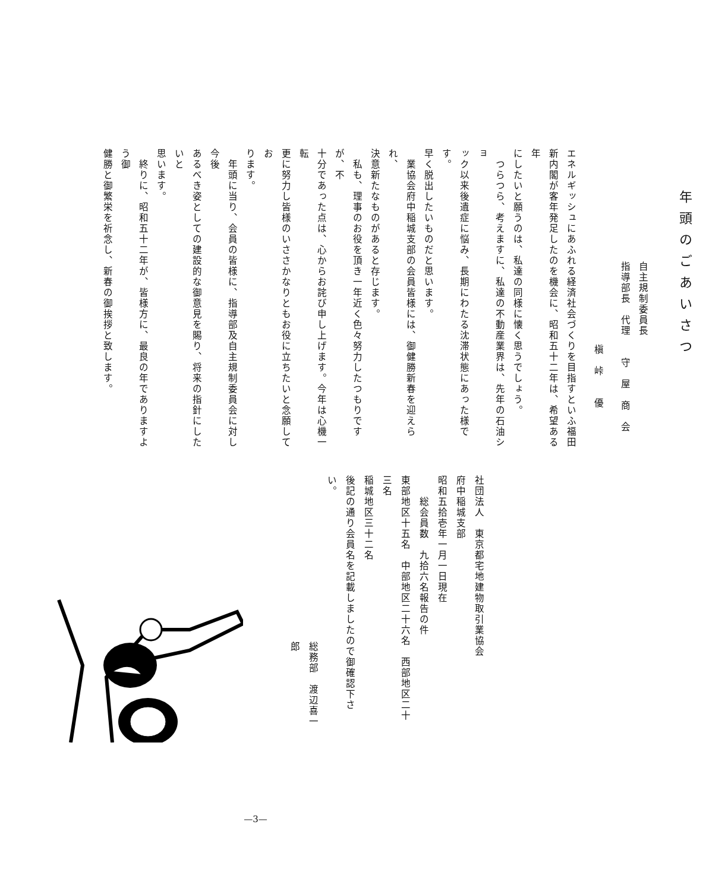年頭のごあいさつ
自主規制委員長
指導部長　代理　　守　屋　商　会
槇　峠　　優
エネルギッシュにあふれる経済社会づくりを目指すといふ福田
新内閣が客年発足したのを機会に、昭和五十二年は、希望ある年
にしたいと願うのは、私達の同様に懐く思うでしょう。
　つらつら、考えますに、私達の不動産業界は、先年の石油ショ
ック以来後遺症に悩み、長期にわたる沈滞状態にあった様です。
早く脱出したいものだと思います。
　業協会府中稲城支部の会員皆様には、御健勝新春を迎えられ、
決意新たなものがあると存じます。
　私も、理事のお役を頂き一年近く色々努力したつもりですが、不
十分であった点は、心からお詫び申し上げます。今年は心機一転
更に努力し皆様のいささかなりともお役に立ちたいと念願してお
ります。
　年頭に当り、会員の皆様に、指導部及自主規制委員会に対し今後
あるべき姿としての建設的な御意見を賜り、将来の指針にしたいと
思います。
　終りに、昭和五十二年が、皆様方に、最良の年でありますよう御
健勝と御繁栄を祈念し、新春の御挨拶と致します。
社団法人　東京都宅地建物取引業協会
府中稲城支部
昭和五拾壱年一月一日現在
　　総会員数　九拾六名報告の件
東部地区十五名　中部地区二十六名　西部地区二十三名
稲城地区三十二名
後記の通り会員名を記載しましたので御確認下さい。
総務部　渡辺喜一郎
—3—